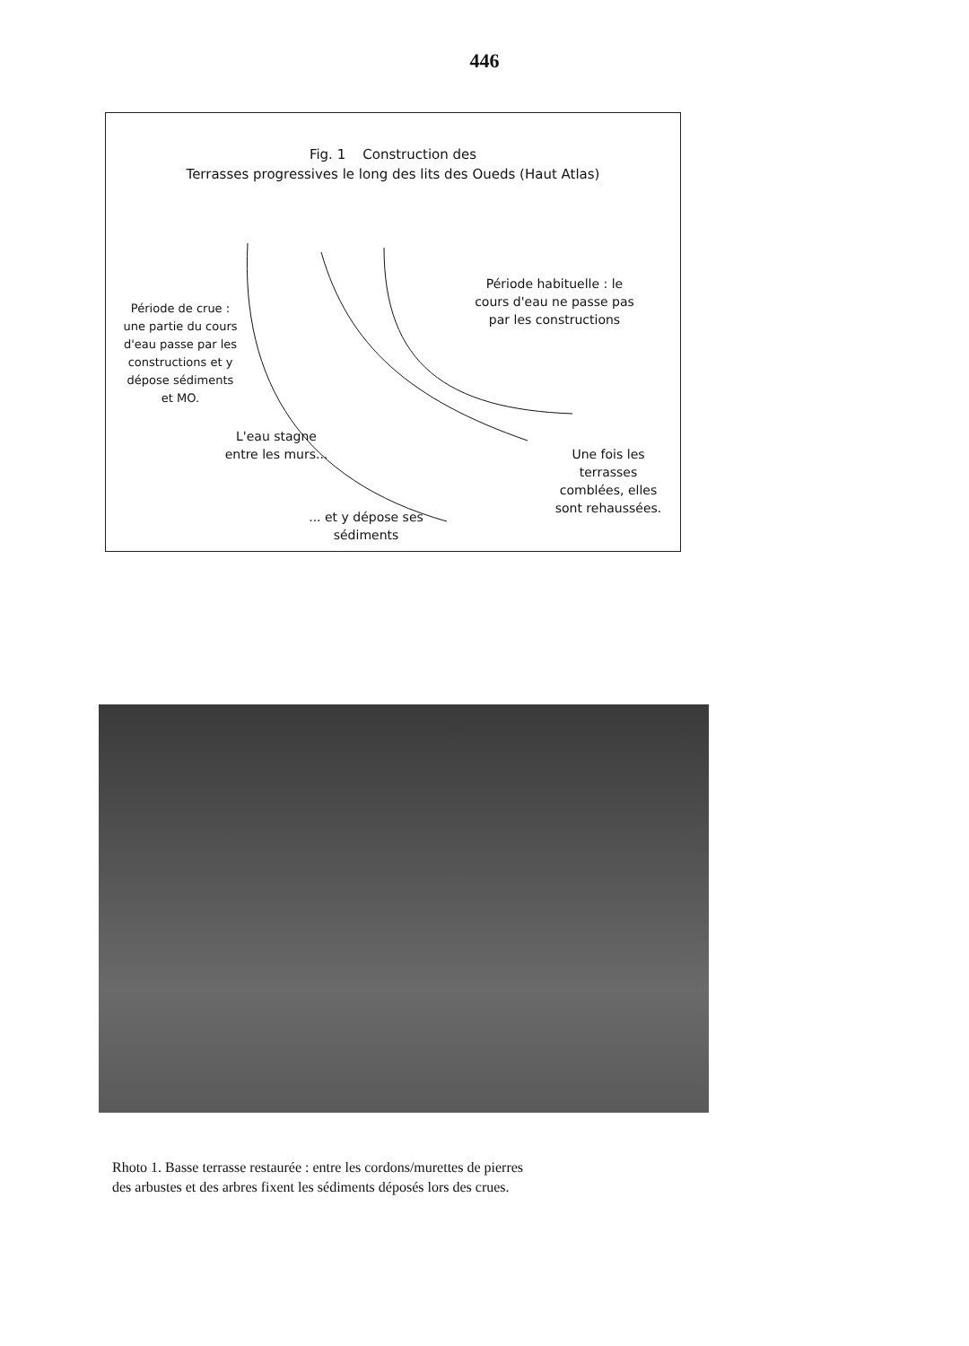446
Fig. 1 Construction des
Terrasses progressives le long des lits des Oueds (Haut Atlas)
Période de crue :
une partie du cours
d'eau passe par les
constructions et y
dépose sédiments
et MO.
Période habituelle : le
cours d'eau ne passe pas
par les constructions
L'eau stagne
entre les murs...
Une fois les
terrasses
comblées, elles
sont rehaussées.
... et y dépose ses
sédiments
Rhoto 1. Basse terrasse restaurée : entre les cordons/murettes de pierres
des arbustes et des arbres fixent les sédiments déposés lors des crues.